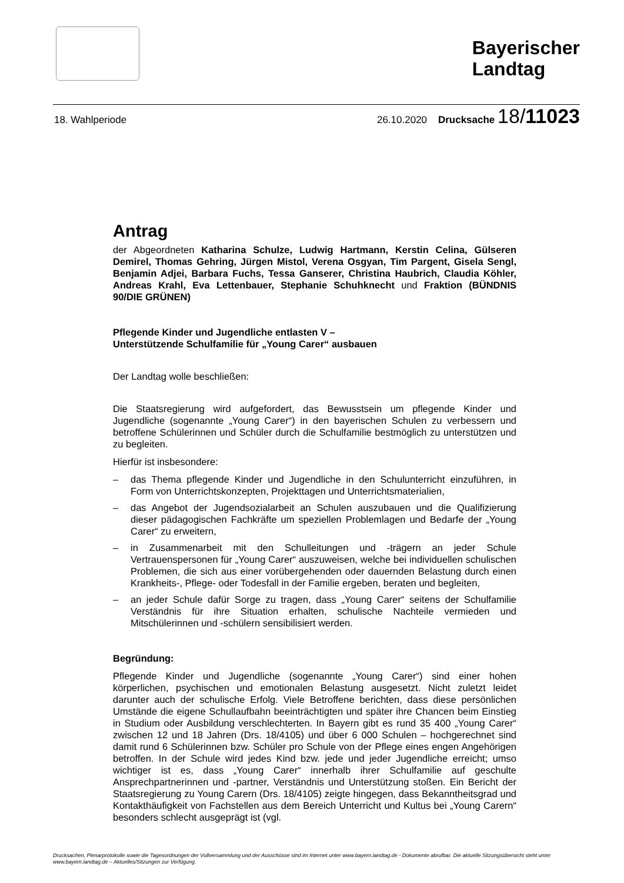Bayerischer
Landtag
18. Wahlperiode 26.10.2020 Drucksache 18/11023
Antrag
der Abgeordneten Katharina Schulze, Ludwig Hartmann, Kerstin Celina, Gülseren Demirel, Thomas Gehring, Jürgen Mistol, Verena Osgyan, Tim Pargent, Gisela Sengl, Benjamin Adjei, Barbara Fuchs, Tessa Ganserer, Christina Haubrich, Claudia Köhler, Andreas Krahl, Eva Lettenbauer, Stephanie Schuhknecht und Fraktion (BÜNDNIS 90/DIE GRÜNEN)
Pflegende Kinder und Jugendliche entlasten V –
Unterstützende Schulfamilie für „Young Carer“ ausbauen
Der Landtag wolle beschließen:
Die Staatsregierung wird aufgefordert, das Bewusstsein um pflegende Kinder und Jugendliche (sogenannte „Young Carer“) in den bayerischen Schulen zu verbessern und betroffene Schülerinnen und Schüler durch die Schulfamilie bestmöglich zu unterstützen und zu begleiten.
Hierfür ist insbesondere:
– das Thema pflegende Kinder und Jugendliche in den Schulunterricht einzuführen, in Form von Unterrichtskonzepten, Projekttagen und Unterrichtsmaterialien,
– das Angebot der Jugendsozialarbeit an Schulen auszubauen und die Qualifizierung dieser pädagogischen Fachkräfte um speziellen Problemlagen und Bedarfe der „Young Carer“ zu erweitern,
– in Zusammenarbeit mit den Schulleitungen und -trägern an jeder Schule Vertrauenspersonen für „Young Carer“ auszuweisen, welche bei individuellen schulischen Problemen, die sich aus einer vorübergehenden oder dauernden Belastung durch einen Krankheits-, Pflege- oder Todesfall in der Familie ergeben, beraten und begleiten,
– an jeder Schule dafür Sorge zu tragen, dass „Young Carer“ seitens der Schulfamilie Verständnis für ihre Situation erhalten, schulische Nachteile vermieden und Mitschülerinnen und -schülern sensibilisiert werden.
Begründung:
Pflegende Kinder und Jugendliche (sogenannte „Young Carer“) sind einer hohen körperlichen, psychischen und emotionalen Belastung ausgesetzt. Nicht zuletzt leidet darunter auch der schulische Erfolg. Viele Betroffene berichten, dass diese persönlichen Umstände die eigene Schullaufbahn beeinträchtigten und später ihre Chancen beim Einstieg in Studium oder Ausbildung verschlechterten. In Bayern gibt es rund 35 400 „Young Carer“ zwischen 12 und 18 Jahren (Drs. 18/4105) und über 6 000 Schulen – hochgerechnet sind damit rund 6 Schülerinnen bzw. Schüler pro Schule von der Pflege eines engen Angehörigen betroffen. In der Schule wird jedes Kind bzw. jede und jeder Jugendliche erreicht; umso wichtiger ist es, dass „Young Carer“ innerhalb ihrer Schulfamilie auf geschulte Ansprechpartnerinnen und -partner, Verständnis und Unterstützung stoßen. Ein Bericht der Staatsregierung zu Young Carern (Drs. 18/4105) zeigte hingegen, dass Bekanntheitsgrad und Kontakthäufigkeit von Fachstellen aus dem Bereich Unterricht und Kultus bei „Young Carern“ besonders schlecht ausgeprägt ist (vgl.
Drucksachen, Plenarprotokolle sowie die Tagesordnungen der Vollversammlung und der Ausschüsse sind im Internet unter www.bayern.landtag.de - Dokumente abrufbar. Die aktuelle Sitzungsübersicht steht unter www.bayern.landtag.de – Aktuelles/Sitzungen zur Verfügung.